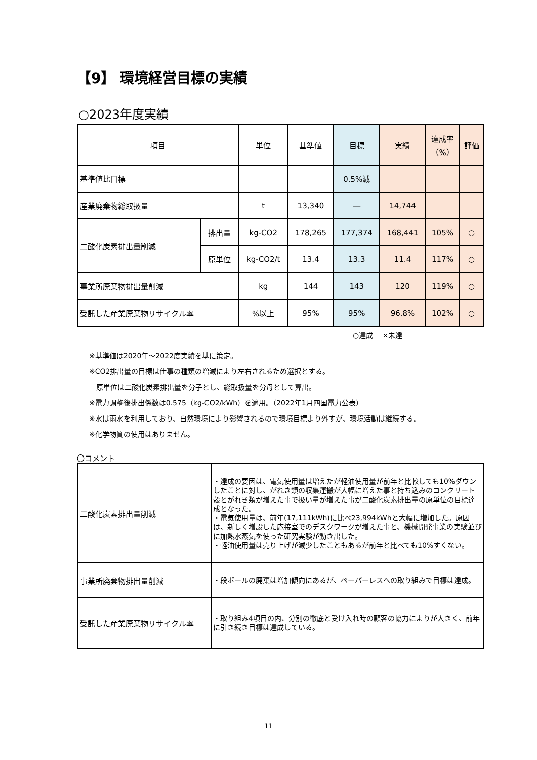【9】 環境経営目標の実績
○2023年度実績
| 項目 | | 単位 | 基準値 | 目標 | 実績 | 達成率 （%） | 評価 |
| --- | --- | --- | --- | --- | --- | --- | --- |
| 基準値比目標 | | | | 0.5%減 | | | |
| 産業廃棄物総取扱量 | | t | 13,340 | ― | 14,744 | | |
| 二酸化炭素排出量削減 | 排出量 | kg-CO2 | 178,265 | 177,374 | 168,441 | 105% | ○ |
| | 原単位 | kg-CO2/t | 13.4 | 13.3 | 11.4 | 117% | ○ |
| 事業所廃棄物排出量削減 | | kg | 144 | 143 | 120 | 119% | ○ |
| 受託した産業廃棄物リサイクル率 | | %以上 | 95% | 95% | 96.8% | 102% | ○ |
○達成　 ×未達
※基準値は2020年～2022度実績を基に策定。
※CO2排出量の目標は仕事の種類の増減により左右されるため選択とする。
　原単位は二酸化炭素排出量を分子とし、総取扱量を分母として算出。
※電力調整後排出係数は0.575（kg-CO2/kWh）を適用。（2022年1月四国電力公表）
※水は雨水を利用しており、自然環境により影響されるので環境目標より外すが、環境活動は継続する。
※化学物質の使用はありません。
〇コメント
| 二酸化炭素排出量削減 | ・達成の要因は、電気使用量は増えたが軽油使用量が前年と比較しても10%ダウンしたことに対し、がれき類の収集運搬が大幅に増えた事と持ち込みのコンクリート殻とがれき類が増えた事で扱い量が増えた事が二酸化炭素排出量の原単位の目標達成となった。 ・電気使用量は、前年(17,111kWh)に比べ23,994kWhと大幅に増加した。原因は、新しく増設した応接室でのデスクワークが増えた事と、機械開発事業の実験並びに加熱水蒸気を使った研究実験が動き出した。 ・軽油使用量は売り上げが減少したこともあるが前年と比べても10%すくない。 |
| 事業所廃棄物排出量削減 | ・段ボールの廃棄は増加傾向にあるが、ペーパーレスへの取り組みで目標は達成。 |
| 受託した産業廃棄物リサイクル率 | ・取り組み4項目の内、分別の徹底と受け入れ時の顧客の協力によりが大きく、前年に引き続き目標は達成している。 |
11